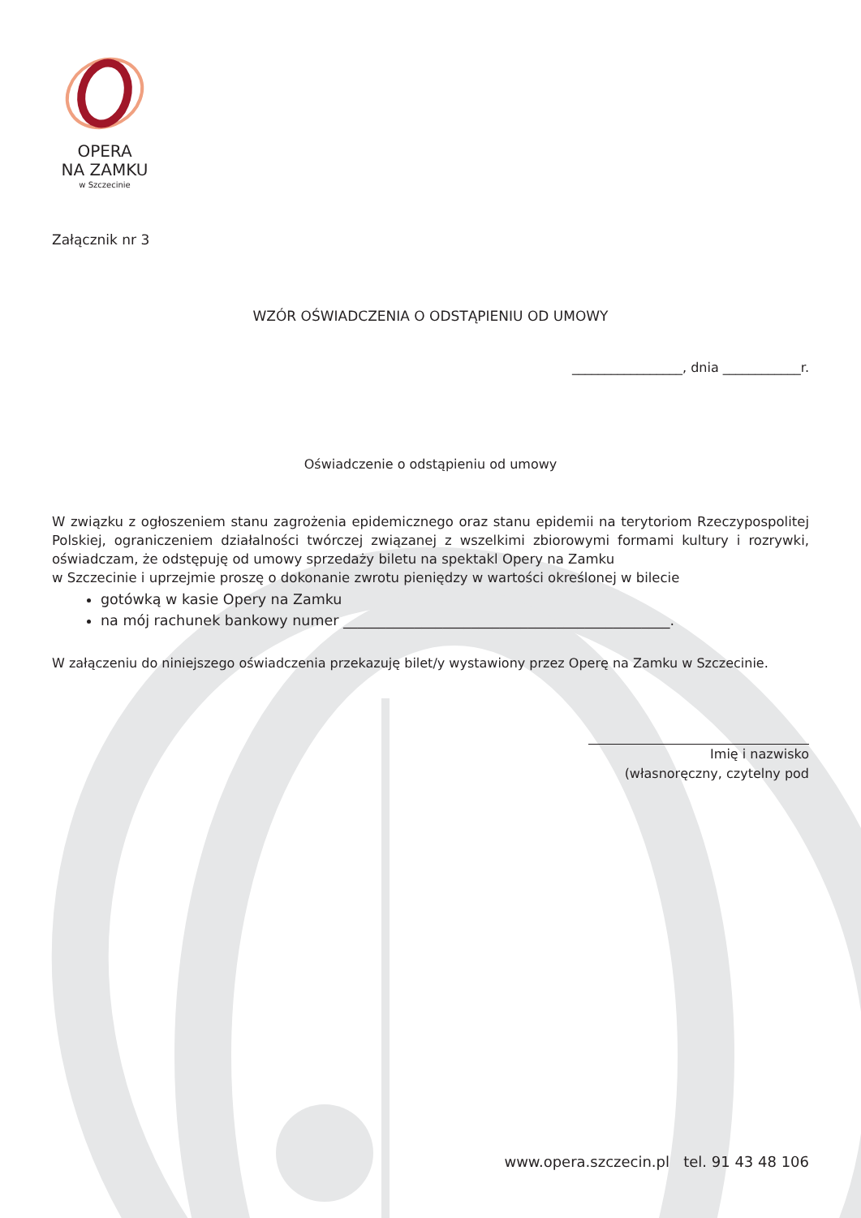OPERA
NA ZAMKU
w Szczecinie
Załącznik nr 3
WZÓR OŚWIADCZENIA O ODSTĄPIENIU OD UMOWY
_________________, dnia ____________r.
Oświadczenie o odstąpieniu od umowy
W związku z ogłoszeniem stanu zagrożenia epidemicznego oraz stanu epidemii na terytoriom Rzeczypospolitej Polskiej, ograniczeniem działalności twórczej związanej z wszelkimi zbiorowymi formami kultury i rozrywki, oświadczam, że odstępuję od umowy sprzedaży biletu na spektakl Opery na Zamku
w Szczecinie i uprzejmie proszę o dokonanie zwrotu pieniędzy w wartości określonej w bilecie
gotówką w kasie Opery na Zamku
na mój rachunek bankowy numer ______________________________________________.
W załączeniu do niniejszego oświadczenia przekazuję bilet/y wystawiony przez Operę na Zamku w Szczecinie.
Imię i nazwisko
(własnoręczny, czytelny pod
www.opera.szczecin.pl tel. 91 43 48 106